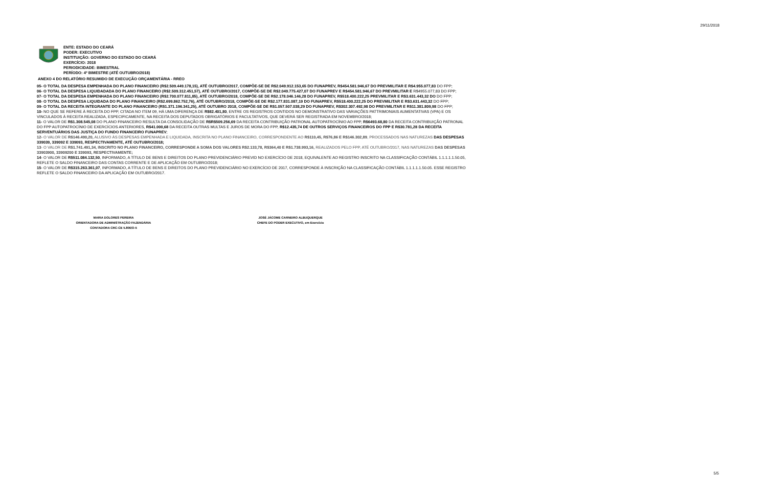29/11/2018
ENTE: ESTADO DO CEARÁ
PODER: EXECUTIVO
INSTITUIÇÃO: GOVERNO DO ESTADO DO CEARÁ
EXERCÍCIO: 2018
PERIODICIDADE: BIMESTRAL
PERÍODO: 4º BIMESTRE (ATÉ OUTUBRO/2018)
ANEXO 4 DO RELATÓRIO RESUMIDO DE EXECUÇÃO ORÇAMENTÁRIA - RREO
05- O TOTAL DA DESPESA EMPENHADA DO PLANO FINANCEIRO (R$2.509.449.178,15), ATÉ OUTUBRO/2017, COMPÕE-SE DE R$2.049.912.153,65 DO FUNAPREV, R$454.581.946,67 DO PREVMILITAR E R$4.955.077,83 DO FPP;
06- O TOTAL DA DESPESA LIQUIDADADA DO PLANO FINANCEIRO (R$2.509.312.451,57), ATÉ OUTUBRO/2017, COMPÕE-SE DE R$2.049.775.427,07 DO FUNAPREV E R$454.581.946,67 DO PREVMILITAR E R$4955.077,83 DO FPP;
07- O TOTAL DA DESPESA EMPENHADA DO PLANO FINANCEIRO (R$2.700.077.811,85), ATÉ OUTUBRO/2018, COMPÕE-SE DE R$2.178.046.146,28 DO FUNAPREV, R$518.400.222,25 PREVMILITAR E R$3.631.443,32 DO DO FPP;
08- O TOTAL DA DESPESA LIQUIDADA DO PLANO FINANCEIRO (R$2.699.862.752,76), ATÉ OUTUBRO/2018, COMPÕE-SE DE R$2.177.831.087,19 DO FUNAPREV, R$518.400.222,25 DO PREVMILITAR E R$3.631.443,32 DO FPP;
09- O TOTAL DA RECEITA INTEGRANTE DO PLANO FINANCEIRO (R$1.371.196.341,25), ATÉ OUTUBRO 2018, COMPÕE-SE DE R$1.057.507.038,29 DO FUNAPREV, R$302.307.492,98 DO PREVMILITAR E R$11.381.809,98 DO FPP;
10- NO QUE SE REFERE À RECEITA DO FPP, CITADA NO ITEM 09, HÁ UMA DIFERENÇA DE R$82.401,80, ENTRE OS REGISTROS CONTIDOS NO DEMONSTRATIVO DAS VARIAÇÕES PATTRIMONIAIS AUMENTATIVAS (VPA) E OS VINCULADOS À RECEITA REALIZADA, ESPECIFICAMENTE, NA RECEITA DOS DEPUTADOS OBRIGATÓRIOS E FACULTATIVOS, QUE DEVERÁ SER REGISTRADA EM NOVEMBRO/2018;
11- O VALOR DE R$1.308.545,08 DO PLANO FINANCEIRO RESULTA DA CONSOLIDAÇÃO DE R$R$509.256,69 DA RECEITA CONTRIBUIÇÃO PATRONAL AUTOPATROCÍNIO AO FPP, R$6493.68,80 DA RECEITA CONTRIBUIÇÃO PATRONAL DO FPP AUTOPATROCÍNIO DE EXERCÍCIOS ANTERIORES, R$41.000,68 DA RECEITA OUTRAS MULTAS E JUROS DE MORA DO FPP, R$12.435,74 DE OUTROS SERVIÇOS FINANCEIROS DO FPP E R$30.781,28 DA RECEITA SERVENTUÁRIOS DAS JUSTIÇA DO FUNDO FINANCEIRO FUNAPREV;
12- O VALOR DE R$146.490,20, ALUSIVO ÀS DESPESAS EMPENHADA E LIQUIDADA, INSCRITA NO PLANO FINANCEIRO, CORRESPONDENTE AO R$110,45, R$76,86 E R$146.302,89, PROCESSADOS NAS NATUREZAS DAS DESPESAS 339039, 339092 E 339093, RESPECTIVAMENTE, ATÉ OUTUBRO/2018;
13- O VALOR DE R$1.741.491,34, INSCRITO NO PLANO FINANCEIRO, CORRESPONDE A SOMA DOS VALORES R$2.133,78, R$364,40 E R$1.738.993,16, REALIZADOS PELO FPP, ATÉ OUTUBRO/2017, NAS NATUREZAS DAS DESPESAS 33903900, 33909200 E 339093, RESPECTIVAMENTE;
14- O VALOR DE R$511.084.132,50, INFORMADO, A TÍTULO DE BENS E DIREITOS DO PLANO PREVIDENCIÁRIO PREVID NO EXERCÍCIO DE 2018, EQUIVALENTE AO REGISTRO INSCRITO NA CLASSIFICAÇÃO CONTÁBIL 1.1.1.1.1.50.05, REFLETE O SALDO FINANCEIRO DAS CONTAS CORRENTE E DE APLICAÇÃO EM OUTUBRO/2018;
15- O VALOR DE R$315.263.361,07, INFORMADO, A TÍTULO DE BENS E DIREITOS DO PLANO PREVIDENCIÁRIO NO EXERCÍCIO DE 2017, CORRESPONDE À INSCRIÇÃO NA CLASSIFICAÇÃO CONTÁBIL 1.1.1.1.1.50.05. ESSE REGISTRO REFLETE O SALDO FINANCEIRO DA APLICAÇÃO EM OUTUBRO/2017.
MARIA DOLORES PEREIRA
ORIENTADORA DE ADMINISTRAÇÃO FAZENDÁRIA
CONTADORA CRC-CE 5.806/O-5
JOSÉ JÁCOME CARNEIRO ALBUQUERQUE
CHEFE DO PODER EXECUTIVO, em Exercício
5/5